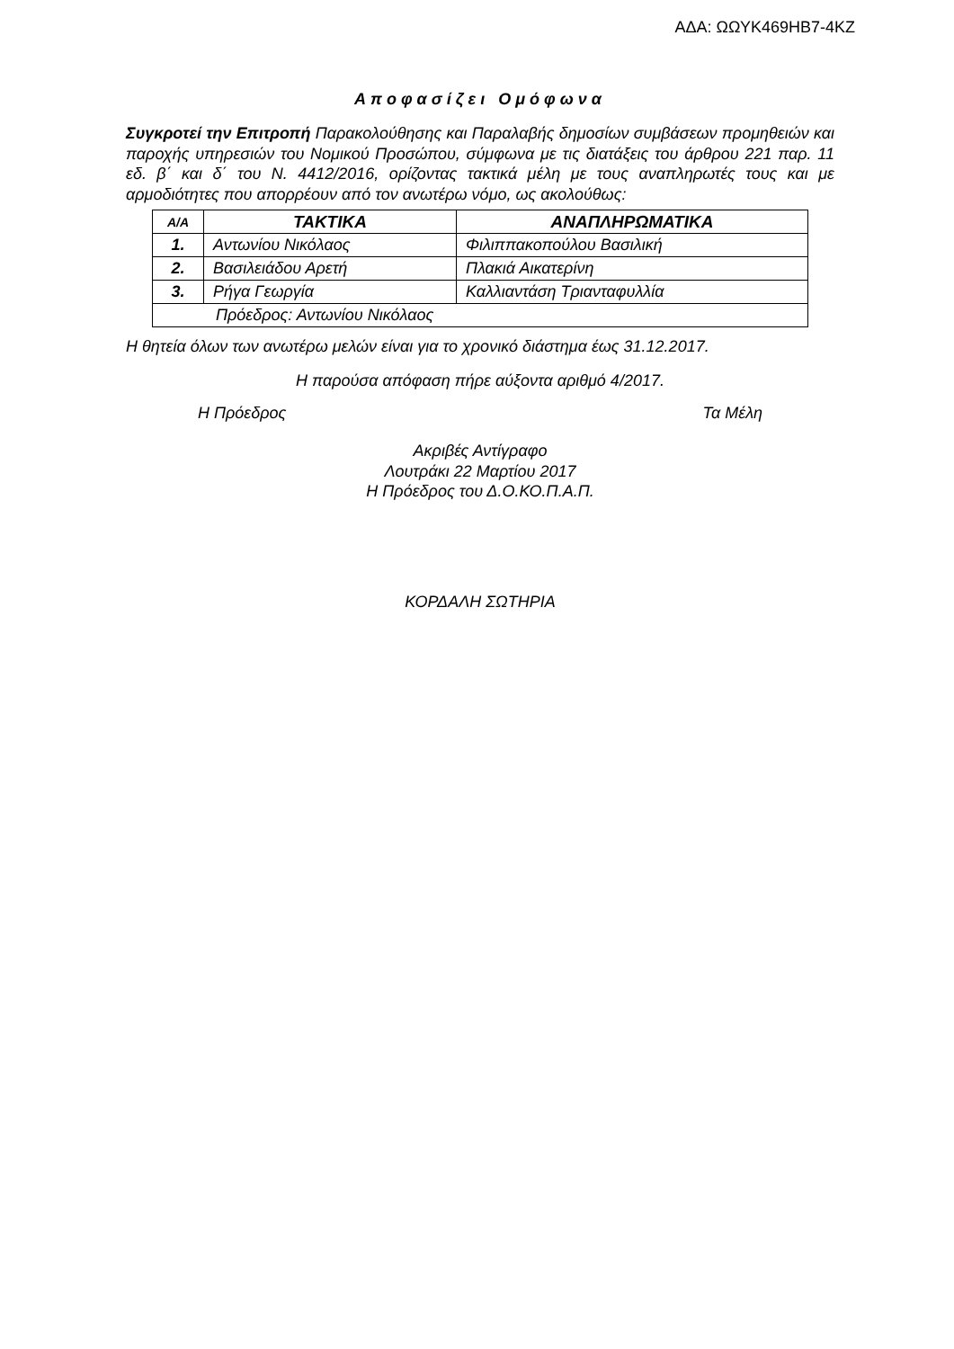ΑΔΑ: ΩΩΥΚ469ΗΒ7-4ΚΖ
Αποφασίζει Ομόφωνα
Συγκροτεί την Επιτροπή Παρακολούθησης και Παραλαβής δημοσίων συμβάσεων προμηθειών και παροχής υπηρεσιών του Νομικού Προσώπου, σύμφωνα με τις διατάξεις του άρθρου 221 παρ. 11 εδ. β΄ και δ΄ του Ν. 4412/2016, ορίζοντας τακτικά μέλη με τους αναπληρωτές τους και με αρμοδιότητες που απορρέουν από τον ανωτέρω νόμο, ως ακολούθως:
| Α/Α | ΤΑΚΤΙΚΑ | ΑΝΑΠΛΗΡΩΜΑΤΙΚΑ |
| --- | --- | --- |
| 1. | Αντωνίου Νικόλαος | Φιλιππακοπούλου Βασιλική |
| 2. | Βασιλειάδου Αρετή | Πλακιά Αικατερίνη |
| 3. | Ρήγα Γεωργία | Καλλιαντάση Τριανταφυλλία |
| Πρόεδρος: Αντωνίου Νικόλαος | | |
Η θητεία όλων των ανωτέρω μελών είναι για το χρονικό διάστημα έως 31.12.2017.
Η παρούσα απόφαση πήρε αύξοντα αριθμό 4/2017.
Η Πρόεδρος Τα Μέλη
Ακριβές Αντίγραφο
Λουτράκι 22 Μαρτίου 2017
Η Πρόεδρος του Δ.Ο.ΚΟ.Π.Α.Π.
ΚΟΡΔΑΛΗ ΣΩΤΗΡΙΑ